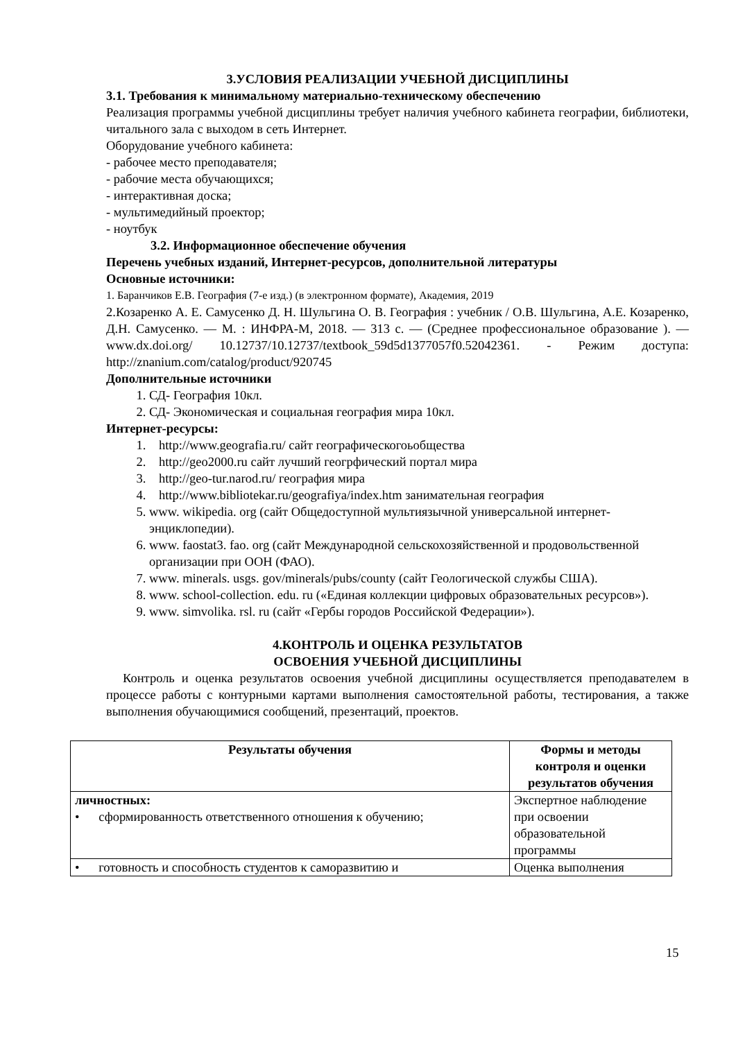3.УСЛОВИЯ РЕАЛИЗАЦИИ УЧЕБНОЙ ДИСЦИПЛИНЫ
3.1. Требования к минимальному материально-техническому обеспечению
Реализация программы учебной дисциплины требует наличия учебного кабинета географии, библиотеки, читального зала с выходом в сеть Интернет.
Оборудование учебного кабинета:
- рабочее место преподавателя;
- рабочие места обучающихся;
- интерактивная доска;
- мультимедийный проектор;
- ноутбук
3.2. Информационное обеспечение обучения
Перечень учебных изданий, Интернет-ресурсов, дополнительной литературы
Основные источники:
1. Баранчиков Е.В. География (7-е изд.) (в электронном формате), Академия, 2019
2.Козаренко А. Е. Самусенко Д. Н. Шульгина О. В. География : учебник / О.В. Шульгина, А.Е. Козаренко, Д.Н. Самусенко. — М. : ИНФРА-М, 2018. — 313 с. — (Среднее профессиональное образование ). — www.dx.doi.org/ 10.12737/10.12737/textbook_59d5d1377057f0.52042361. - Режим доступа: http://znanium.com/catalog/product/920745
Дополнительные источники
1. СД- География 10кл.
2. СД- Экономическая и социальная география мира 10кл.
Интернет-ресурсы:
1. http://www.geografia.ru/ сайт географическогоьобщества
2. http://geo2000.ru сайт лучший геогрфический портал мира
3. http://geo-tur.narod.ru/ география мира
4. http://www.bibliotekar.ru/geografiya/index.htm занимательная география
5. www. wikipedia. org (сайт Общедоступной мультиязычной универсальной интернет-энциклопедии).
6. www. faostat3. fao. org (сайт Международной сельскохозяйственной и продовольственной организации при ООН (ФАО).
7. www. minerals. usgs. gov/minerals/pubs/county (сайт Геологической службы США).
8. www. school-collection. edu. ru («Единая коллекции цифровых образовательных ресурсов»).
9. www. simvolika. rsl. ru (сайт «Гербы городов Российской Федерации»).
4.КОНТРОЛЬ И ОЦЕНКА РЕЗУЛЬТАТОВ
ОСВОЕНИЯ УЧЕБНОЙ ДИСЦИПЛИНЫ
Контроль и оценка результатов освоения учебной дисциплины осуществляется преподавателем в процессе работы с контурными картами выполнения самостоятельной работы, тестирования, а также выполнения обучающимися сообщений, презентаций, проектов.
| Результаты обучения | Формы и методы контроля и оценки результатов обучения |
| --- | --- |
| личностных: • сформированность ответственного отношения к обучению; | Экспертное наблюдение при освоении образовательной программы |
| • готовность и способность студентов к саморазвитию и | Оценка выполнения |
15